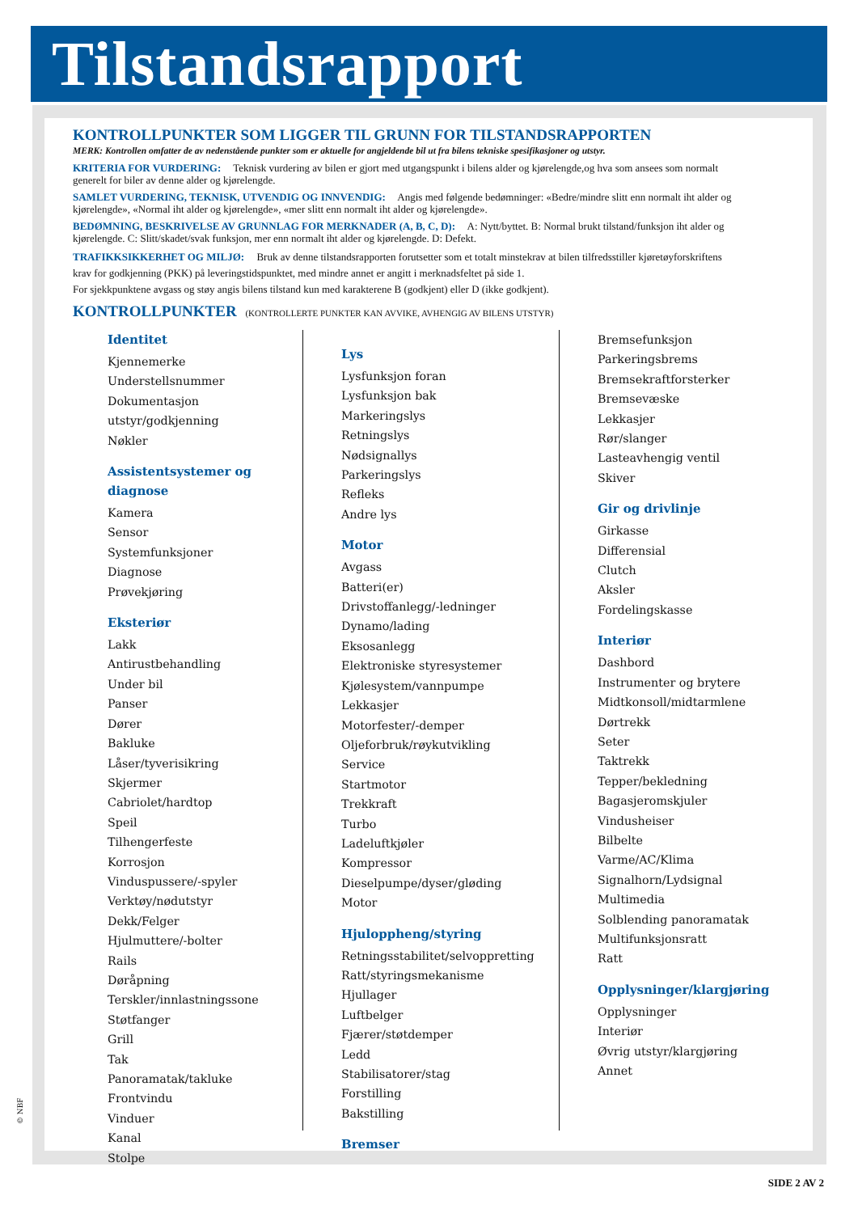Tilstandsrapport
KONTROLLPUNKTER SOM LIGGER TIL GRUNN FOR TILSTANDSRAPPORTEN
MERK: Kontrollen omfatter de av nedenstående punkter som er aktuelle for angjeldende bil ut fra bilens tekniske spesifikasjoner og utstyr.
KRITERIA FOR VURDERING: Teknisk vurdering av bilen er gjort med utgangspunkt i bilens alder og kjørelengde,og hva som ansees som normalt generelt for biler av denne alder og kjørelengde.
SAMLET VURDERING, TEKNISK, UTVENDIG OG INNVENDIG: Angis med følgende bedømninger: «Bedre/mindre slitt enn normalt iht alder og kjørelengde», «Normal iht alder og kjørelengde», «mer slitt enn normalt iht alder og kjørelengde».
BEDØMNING, BESKRIVELSE AV GRUNNLAG FOR MERKNADER (A, B, C, D): A: Nytt/byttet. B: Normal brukt tilstand/funksjon iht alder og kjørelengde. C: Slitt/skadet/svak funksjon, mer enn normalt iht alder og kjørelengde. D: Defekt.
TRAFIKKSIKKERHET OG MILJØ: Bruk av denne tilstandsrapporten forutsetter som et totalt minstekrav at bilen tilfredsstiller kjøretøyforskriftens krav for godkjenning (PKK) på leveringstidspunktet, med mindre annet er angitt i merknadsfeltet på side 1.
For sjekkpunktene avgass og støy angis bilens tilstand kun med karakterene B (godkjent) eller D (ikke godkjent).
KONTROLLPUNKTER (KONTROLLERTE PUNKTER KAN AVVIKE, AVHENGIG AV BILENS UTSTYR)
Identitet
Kjennemerke
Understellsnummer
Dokumentasjon utstyr/godkjenning
Nøkler
Assistentsystemer og diagnose
Kamera
Sensor
Systemfunksjoner
Diagnose
Prøvekjøring
Eksteriør
Lakk
Antirustbehandling
Under bil
Panser
Dører
Bakluke
Låser/tyverisikring
Skjermer
Cabriolet/hardtop
Speil
Tilhengerfeste
Korrosjon
Vinduspussere/-spyler
Verktøy/nødutstyr
Dekk/Felger
Hjulmuttere/-bolter
Rails
Døråpning
Terskler/innlastningssone
Støtfanger
Grill
Tak
Panoramatak/takluke
Frontvindu
Vinduer
Kanal
Stolpe
Lys
Lysfunksjon foran
Lysfunksjon bak
Markeringslys
Retningslys
Nødsignallys
Parkeringslys
Refleks
Andre lys
Motor
Avgass
Batteri(er)
Drivstoffanlegg/-ledninger
Dynamo/lading
Eksosanlegg
Elektroniske styresystemer
Kjølesystem/vannpumpe
Lekkasjer
Motorfester/-demper
Oljeforbruk/røykutvikling
Service
Startmotor
Trekkraft
Turbo
Ladeluftkjøler
Kompressor
Dieselpumpe/dyser/gløding
Motor
Hjuloppheng/styring
Retningsstabilitet/selvoppretting
Ratt/styringsmekanisme
Hjullager
Luftbelger
Fjærer/støtdemper
Ledd
Stabilisatorer/stag
Forstilling
Bakstilling
Bremser
Bremsefunksjon
Parkeringsbrems
Bremsekraftforsterker
Bremsevæske
Lekkasjer
Rør/slanger
Lasteavhengig ventil
Skiver
Gir og drivlinje
Girkasse
Differensial
Clutch
Aksler
Fordelingskasse
Interiør
Dashbord
Instrumenter og brytere
Midtkonsoll/midtarmlene
Dørtrekk
Seter
Taktrekk
Tepper/bekledning
Bagasjeromskjuler
Vindusheiser
Bilbelte
Varme/AC/Klima
Signalhorn/Lydsignal
Multimedia
Solblending panoramatak
Multifunksjonsratt
Ratt
Opplysninger/klargjøring
Opplysninger
Interiør
Øvrig utstyr/klargjøring
Annet
© NBF
SIDE 2 AV 2